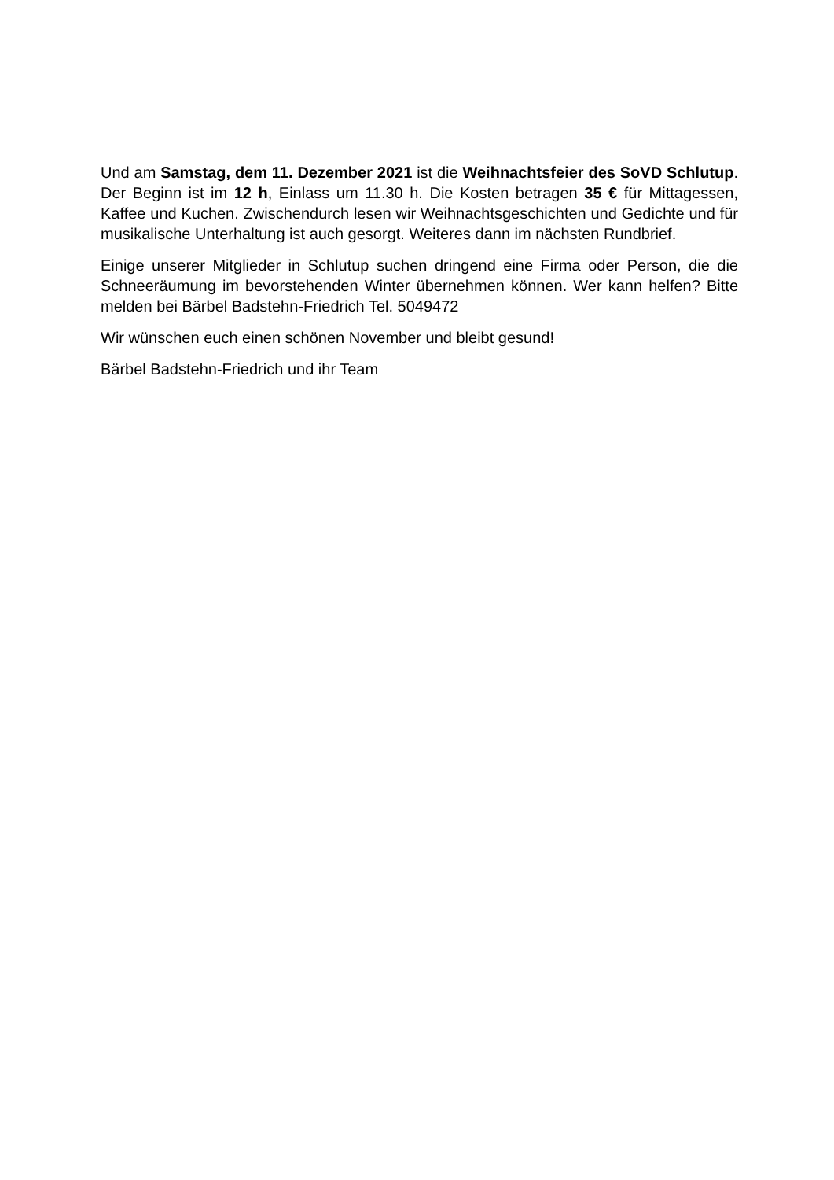Und am Samstag, dem 11. Dezember 2021 ist die Weihnachtsfeier des SoVD Schlutup. Der Beginn ist im 12 h, Einlass um 11.30 h. Die Kosten betragen 35 € für Mittagessen, Kaffee und Kuchen. Zwischendurch lesen wir Weihnachtsgeschichten und Gedichte und für musikalische Unterhaltung ist auch gesorgt. Weiteres dann im nächsten Rundbrief.
Einige unserer Mitglieder in Schlutup suchen dringend eine Firma oder Person, die die Schneeräumung im bevorstehenden Winter übernehmen können. Wer kann helfen? Bitte melden bei Bärbel Badstehn-Friedrich Tel. 5049472
Wir wünschen euch einen schönen November und bleibt gesund!
Bärbel Badstehn-Friedrich und ihr Team